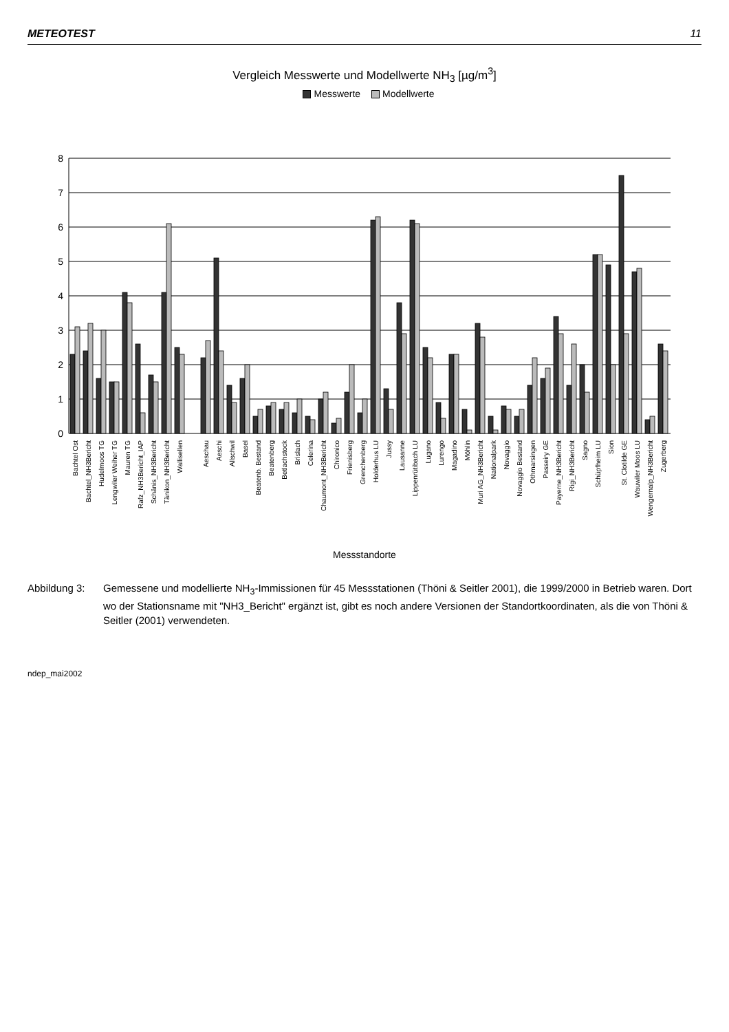METEOTEST 11
Vergleich Messwerte und Modellwerte NH<sub>3</sub> [µg/m<sup>3</sup>]
Messwerte Modellwerte
8
7
6
5
4
3
2
1
0
Bachtel Ost
Bachtel_NH3Bericht
Hudelmoos TG
Lengwiler Weiher TG
Mauren TG
Rafz_NH3Bericht_IAP
Schänis_NH3Bericht
Tänikon_NH3Bericht
Wallisellen
Aeschau
Aeschi
Allschwil
Basel
Beatenb. Bestand
Beatenberg
Betlachstock
Brislach
Celerina
Chaumont_NH3Bericht
Chironico
Frienisberg
Grenchenberg
Holderhus LU
Jussy
Lausanne
Lippenrütibach LU
Lugano
Lurengo
Magadino
Möhlin
Muri AG_NH3Bericht
Nationalpark
Novaggio
Novaggio Bestand
Othmarsingen
Passeiry GE
Payerne_NH3Bericht
Rigi_NH3Bericht
Sagno
Schüpfheim LU
Sion
St. Clotilde GE
Wauwiler Moos LU
Wengernalp_NH3Bericht
Zugerberg
Messstandorte
Abbildung 3: Gemessene und modellierte NH<sub>3</sub>-Immissionen für 45 Messstationen (Thöni & Seitler 2001), die 1999/2000 in Betrieb waren. Dort wo der Stationsname mit "NH3_Bericht" ergänzt ist, gibt es noch andere Versionen der Standortkoordinaten, als die von Thöni & Seitler (2001) verwendeten.
ndep_mai2002